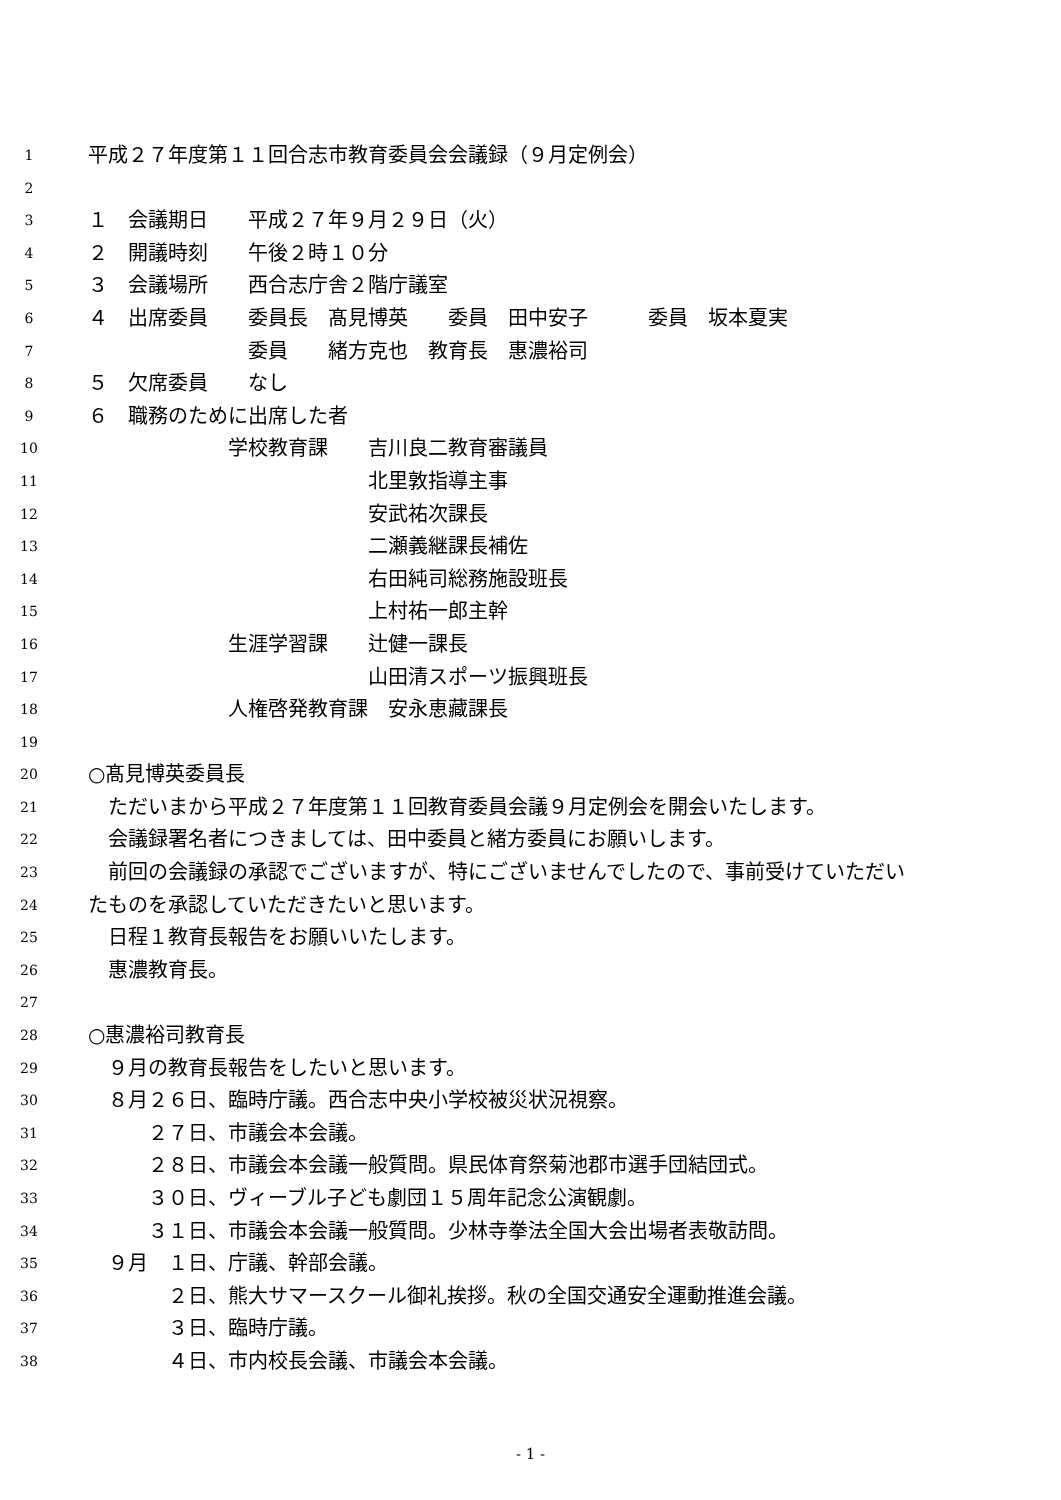1 平成２７年度第１１回合志市教育委員会会議録（９月定例会）
2
3 １　会議期日　　平成２７年９月２９日（火）
4 ２　開議時刻　　午後２時１０分
5 ３　会議場所　　西合志庁舎２階庁議室
6 ４　出席委員　　委員長　髙見博英　　委員　田中安子　　　委員　坂本夏実
7　　　　　　　　委員　　緒方克也　教育長　惠濃裕司
8 ５　欠席委員　　なし
9 ６　職務のために出席した者
10　　　　　　　学校教育課　　吉川良二教育審議員
11　　　　　　　　　　　　　　北里敦指導主事
12　　　　　　　　　　　　　　安武祐次課長
13　　　　　　　　　　　　　　二瀬義継課長補佐
14　　　　　　　　　　　　　　右田純司総務施設班長
15　　　　　　　　　　　　　　上村祐一郎主幹
16　　　　　　　生涯学習課　　辻健一課長
17　　　　　　　　　　　　　　山田清スポーツ振興班長
18　　　　　　　人権啓発教育課　安永恵藏課長
19
20 ○髙見博英委員長
21　ただいまから平成２７年度第１１回教育委員会議９月定例会を開会いたします。
22　会議録署名者につきましては、田中委員と緒方委員にお願いします。
23　前回の会議録の承認でございますが、特にございませんでしたので、事前受けていただい
24 たものを承認していただきたいと思います。
25　日程１教育長報告をお願いいたします。
26　惠濃教育長。
27
28 ○惠濃裕司教育長
29　９月の教育長報告をしたいと思います。
30　８月２６日、臨時庁議。西合志中央小学校被災状況視察。
31　　　２７日、市議会本会議。
32　　　２８日、市議会本会議一般質問。県民体育祭菊池郡市選手団結団式。
33　　　３０日、ヴィーブル子ども劇団１５周年記念公演観劇。
34　　　３１日、市議会本会議一般質問。少林寺拳法全国大会出場者表敬訪問。
35　９月　１日、庁議、幹部会議。
36　　　　２日、熊大サマースクール御礼挨拶。秋の全国交通安全運動推進会議。
37　　　　３日、臨時庁議。
38　　　　４日、市内校長会議、市議会本会議。
- 1 -